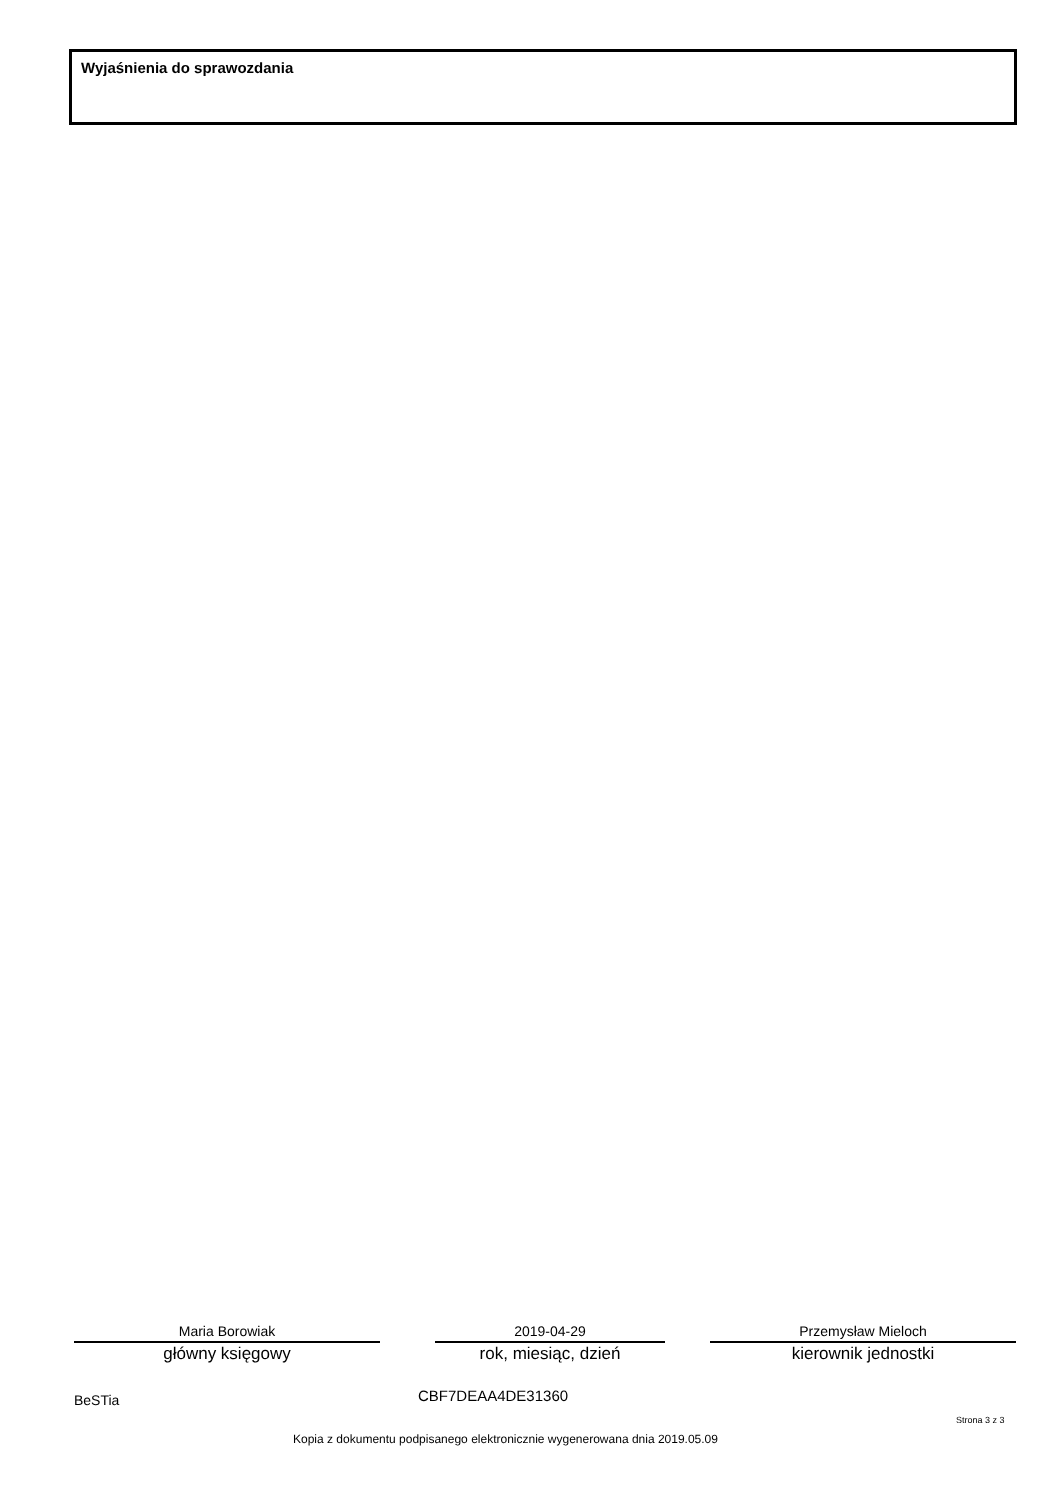Wyjaśnienia do sprawozdania
Maria Borowiak
główny księgowy
2019-04-29
rok, miesiąc, dzień
Przemysław Mieloch
kierownik jednostki
BeSTia CBF7DEAA4DE31360
Strona 3 z 3
Kopia z dokumentu podpisanego elektronicznie wygenerowana dnia 2019.05.09